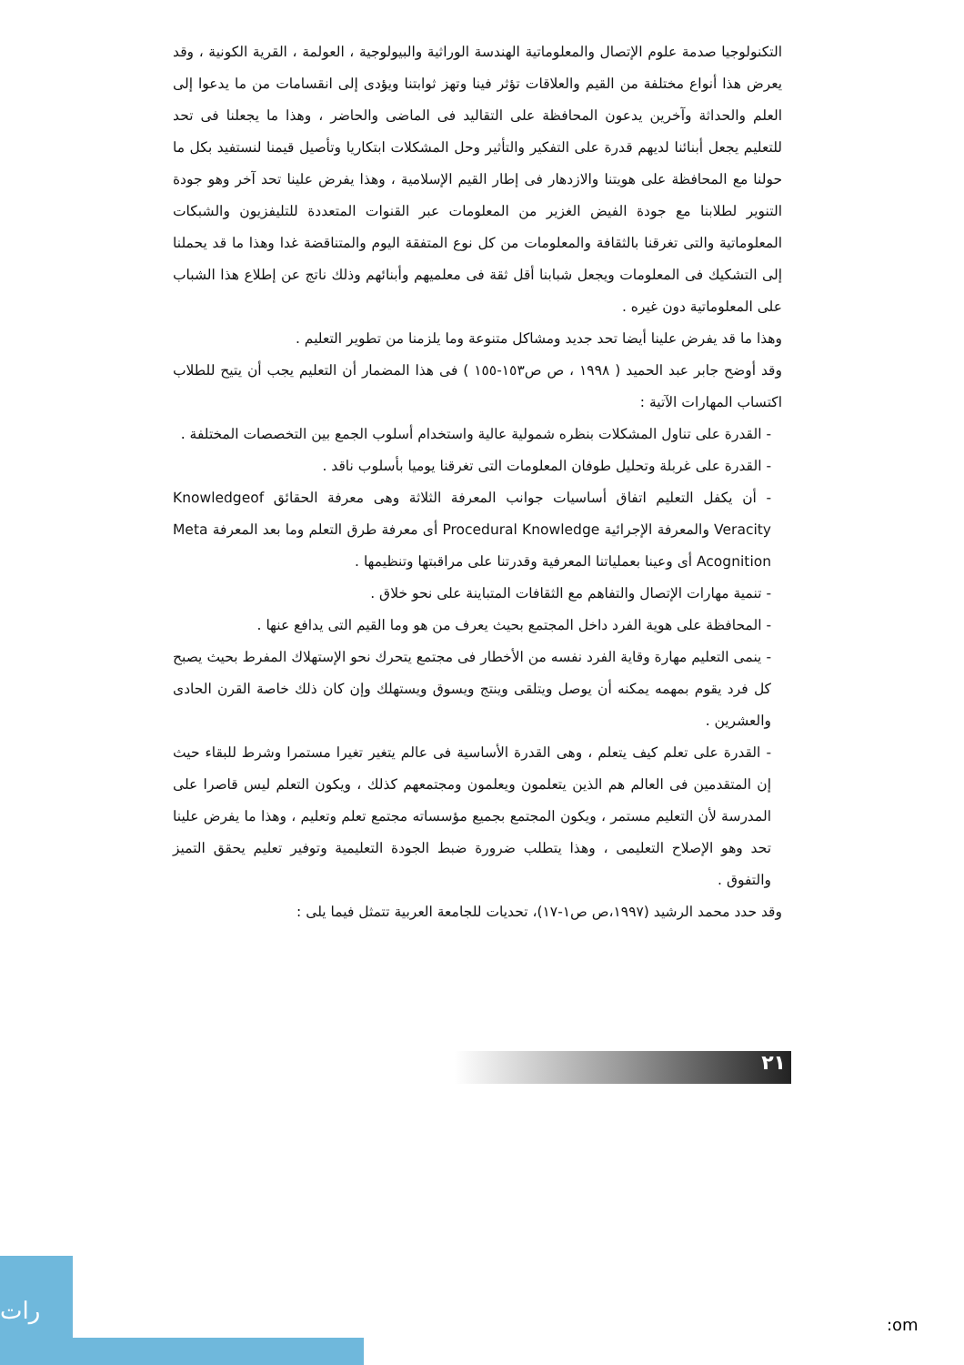التكنولوجيا صدمة علوم الإتصال والمعلوماتية الهندسة الوراثية والبيولوجية ، العولمة ، القرية الكونية ، وقد يعرض هذا أنواع مختلفة من القيم والعلاقات تؤثر فينا وتهز ثوابتنا ويؤدى إلى انقسامات من ما يدعوا إلى العلم والحداثة وآخرين يدعون المحافظة على التقاليد فى الماضى والحاضر ، وهذا ما يجعلنا فى تحد للتعليم يجعل أبنائنا لديهم قدرة على التفكير والتأثير وحل المشكلات ابتكاريا وتأصيل قيمنا لنستفيد بكل ما حولنا مع المحافظة على هويتنا والازدهار فى إطار القيم الإسلامية ، وهذا يفرض علينا تحد آخر وهو جودة التنوير لطلابنا مع جودة الفيض الغزير من المعلومات عبر القنوات المتعددة للتليفزيون والشبكات المعلوماتية والتى تغرقنا بالثقافة والمعلومات من كل نوع المتفقة اليوم والمتناقضة غدا وهذا ما قد يحملنا إلى التشكيك فى المعلومات ويجعل شبابنا أقل ثقة فى معلميهم وأبنائهم وذلك ناتج عن إطلاع هذا الشباب على المعلوماتية دون غيره .
وهذا ما قد يفرض علينا أيضا تحد جديد ومشاكل متنوعة وما يلزمنا من تطوير التعليم .
وقد أوضح جابر عبد الحميد ( ١٩٩٨ ، ص ص١٥٣-١٥٥ ) فى هذا المضمار أن التعليم يجب أن يتيح للطلاب اكتساب المهارات الآتية :
- القدرة على تناول المشكلات بنظره شمولية عالية واستخدام أسلوب الجمع بين التخصصات المختلفة .
- القدرة على غربلة وتحليل طوفان المعلومات التى تغرقنا يوميا بأسلوب ناقد .
- أن يكفل التعليم اتفاق أساسيات جوانب المعرفة الثلاثة وهى معرفة الحقائق Knowledgeof Veracity والمعرفة الإجرائية Procedural Knowledge أى معرفة طرق التعلم وما بعد المعرفة Meta Acognition أى وعينا بعملياتنا المعرفية وقدرتنا على مراقبتها وتنظيمها .
- تنمية مهارات الإتصال والتفاهم مع الثقافات المتباينة على نحو خلاق .
- المحافظة على هوية الفرد داخل المجتمع بحيث يعرف من هو وما القيم التى يدافع عنها .
- ينمى التعليم مهارة وقاية الفرد نفسه من الأخطار فى مجتمع يتحرك نحو الإستهلاك المفرط بحيث يصبح كل فرد يقوم بمهمه يمكنه أن يوصل ويتلقى وينتج ويسوق ويستهلك وإن كان ذلك خاصة القرن الحادى والعشرين .
- القدرة على تعلم كيف يتعلم ، وهى القدرة الأساسية فى عالم يتغير تغيرا مستمرا وشرط للبقاء حيث إن المتقدمين فى العالم هم الذين يتعلمون ويعلمون ومجتمعهم كذلك ، ويكون التعلم ليس قاصرا على المدرسة لأن التعليم مستمر ، ويكون المجتمع بجميع مؤسساته مجتمع تعلم وتعليم ، وهذا ما يفرض علينا تحد وهو الإصلاح التعليمى ، وهذا يتطلب ضرورة ضبط الجودة التعليمية وتوفير تعليم يحقق التميز والتفوق .
وقد حدد محمد الرشيد (١٩٩٧،ص ص١-١٧)، تحديات للجامعة العربية تتمثل فيما يلى :
٢١
رات
:om